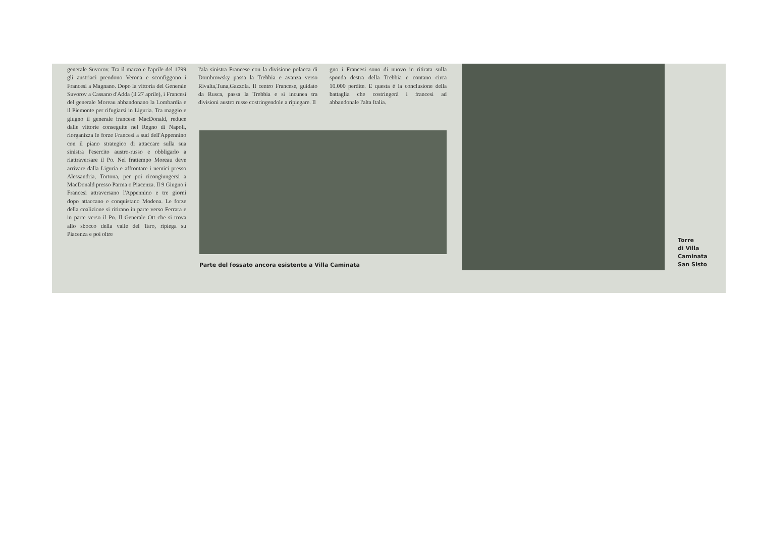generale Suvorov. Tra il marzo e l'aprile del 1799 gli austriaci prendono Verona e sconfiggono i Francesi a Magnano. Dopo la vittoria del Generale Suvorov a Cassano d'Adda (il 27 aprile), i Francesi del generale Moreau abbandonano la Lombardia e il Piemonte per rifugiarsi in Liguria. Tra maggio e giugno il generale francese MacDonald, reduce dalle vittorie conseguite nel Regno di Napoli, riorganizza le forze Francesi a sud dell'Appennino con il piano strategico di attaccare sulla sua sinistra l'esercito austro-russo e obbligarlo a riattraversare il Po. Nel frattempo Moreau deve arrivare dalla Liguria e affrontare i nemici presso Alessandria, Tortona, per poi ricongiungersi a MacDonald presso Parma o Piacenza. Il 9 Giugno i Francesi attraversano l'Appennino e tre giorni dopo attaccano e conquistano Modena. Le forze della coalizione si ritirano in parte verso Ferrara e in parte verso il Po. Il Generale Ott che si trova allo sbocco della valle del Taro, ripiega su Piacenza e poi oltre
l'ala sinistra Francese con la divisione polacca di Dombrowsky passa la Trebbia e avanza verso Rivalta,Tuna,Gazzola. Il centro Francese, guidato da Rusca, passa la Trebbia e si incunea tra divisioni austro russe costringendole a ripiegare. Il
gno i Francesi sono di nuovo in ritirata sulla sponda destra della Trebbia e contano circa 10.000 perdite. E questa è la conclusione della battaglia che costringerà i francesi ad abbandonale l'alta Italia.
Parte del fossato ancora esistente a Villa Caminata
Torre
di Villa
Caminata
San Sisto